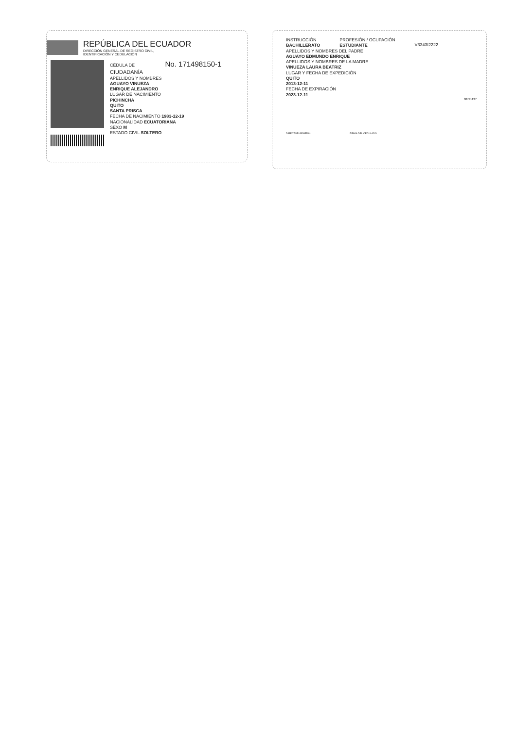REPÚBLICA DEL ECUADOR
DIRECCIÓN GENERAL DE REGISTRO CIVIL,
IDENTIFICACIÓN Y CEDULACIÓN
CÉDULA DE No. 171498150-1
CIUDADANÍA
APELLIDOS Y NOMBRES
AGUAYO VINUEZA
ENRIQUE ALEJANDRO
LUGAR DE NACIMIENTO
PICHINCHA
QUITO
SANTA PRISCA
FECHA DE NACIMIENTO 1983-12-19
NACIONALIDAD ECUATORIANA
SEXO M
ESTADO CIVIL SOLTERO
INSTRUCCIÓN
BACHILLERATO
PROFESIÓN / OCUPACIÓN
ESTUDIANTE
V3343I2222
APELLIDOS Y NOMBRES DEL PADRE
AGUAYO EDMUNDO ENRIQUE
APELLIDOS Y NOMBRES DE LA MADRE
VINUEZA LAURA BEATRIZ
LUGAR Y FECHA DE EXPEDICIÓN
QUITO
2013-12-11
FECHA DE EXPIRACIÓN
2023-12-11
00741137
DIRECTOR GENERAL FIRMA DEL CEDULADO